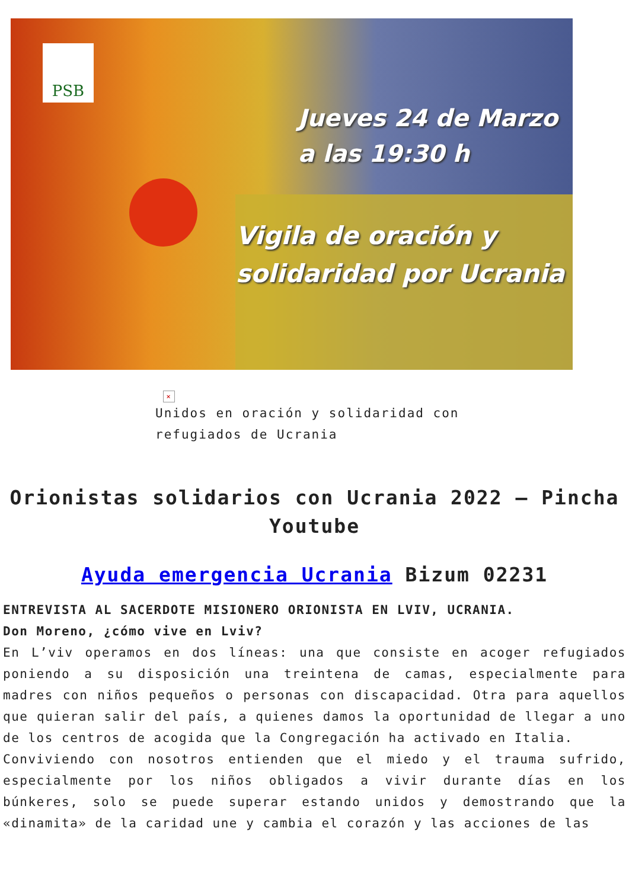PSB
Jueves 24 de Marzo
a las 19:30 h
Vigila de oración y
solidaridad por Ucrania
×
Unidos en oración y solidaridad con refugiados de Ucrania
Orionistas solidarios con Ucrania 2022 – Pincha Youtube
Ayuda emergencia Ucrania Bizum 02231
ENTREVISTA AL SACERDOTE MISIONERO ORIONISTA EN LVIV, UCRANIA.
Don Moreno, ¿cómo vive en Lviv?
En L’viv operamos en dos líneas: una que consiste en acoger refugiados poniendo a su disposición una treintena de camas, especialmente para madres con niños pequeños o personas con discapacidad. Otra para aquellos que quieran salir del país, a quienes damos la oportunidad de llegar a uno de los centros de acogida que la Congregación ha activado en Italia.
Conviviendo con nosotros entienden que el miedo y el trauma sufrido, especialmente por los niños obligados a vivir durante días en los búnkeres, solo se puede superar estando unidos y demostrando que la «dinamita» de la caridad une y cambia el corazón y las acciones de las